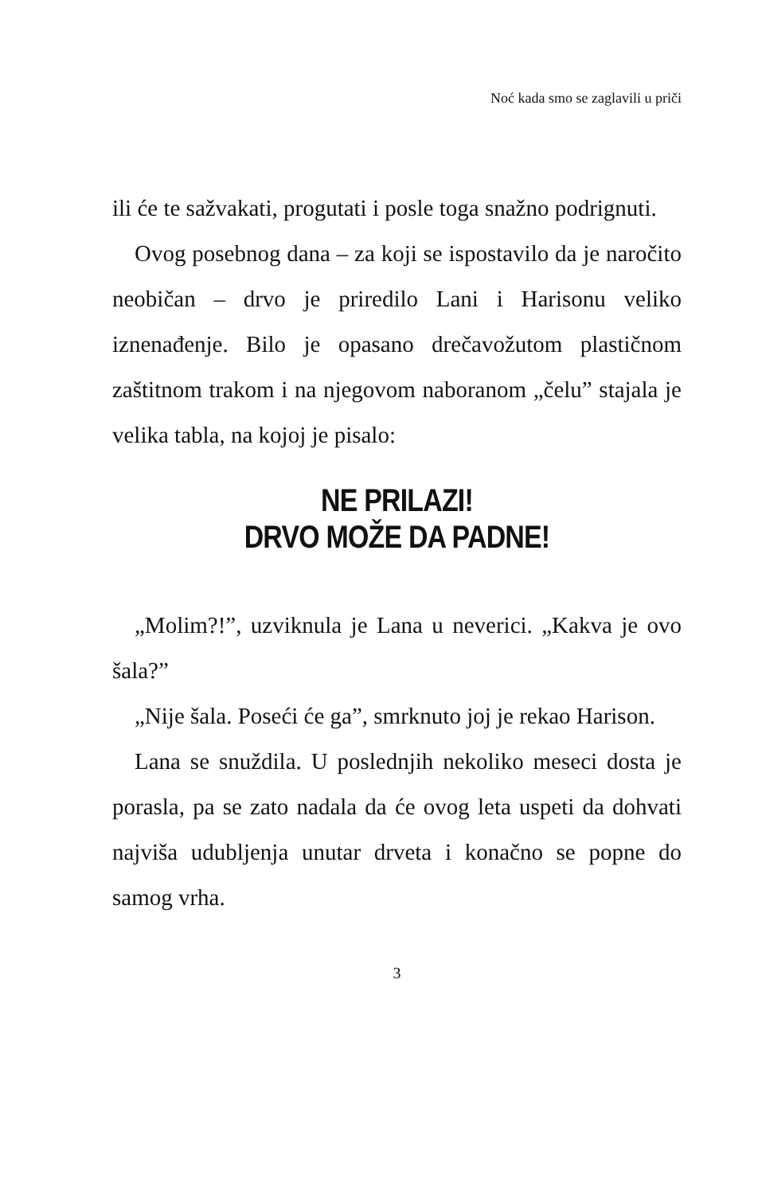Noć kada smo se zaglavili u priči
ili će te sažvakati, progutati i posle toga snažno podrignuti.
Ovog posebnog dana – za koji se ispostavilo da je naročito neobičan – drvo je priredilo Lani i Harisonu veliko iznenađenje. Bilo je opasano drečavožutom plastičnom zaštitnom trakom i na njegovom naboranom „čelu” stajala je velika tabla, na kojoj je pisalo:
NE PRILAZI!
DRVO MOŽE DA PADNE!
„Molim?!”, uzviknula je Lana u neverici. „Kakva je ovo šala?”
„Nije šala. Poseći će ga”, smrknuto joj je rekao Harison.
Lana se snuždila. U poslednjih nekoliko meseci dosta je porasla, pa se zato nadala da će ovog leta uspeti da dohvati najviša udubljenja unutar drveta i konačno se popne do samog vrha.
3